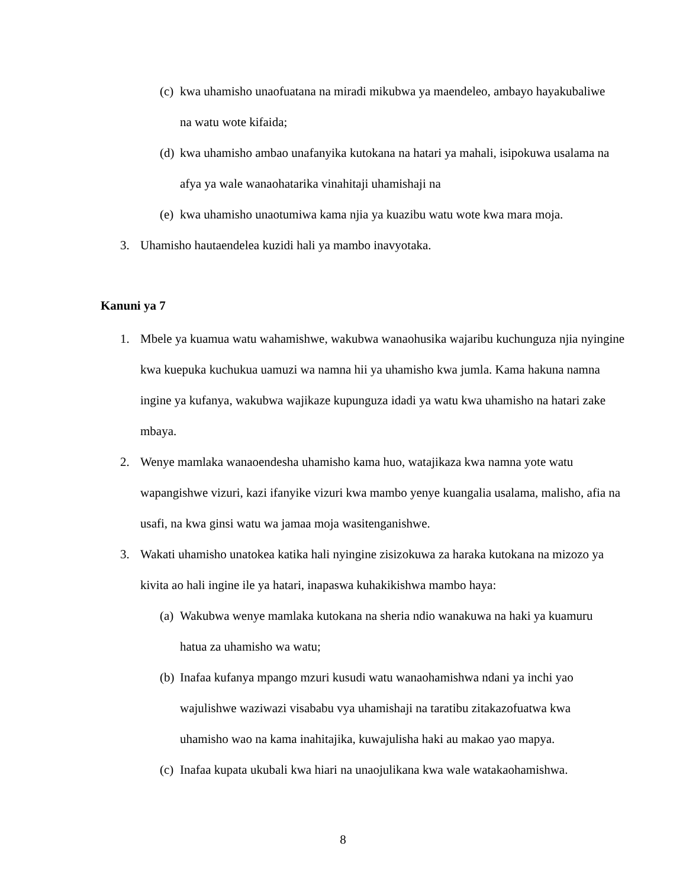(c) kwa uhamisho unaofuatana na miradi mikubwa ya maendeleo, ambayo hayakubaliwe na watu wote kifaida;
(d) kwa uhamisho ambao unafanyika kutokana na hatari ya mahali, isipokuwa usalama na afya ya wale wanaohatarika vinahitaji uhamishaji na
(e) kwa uhamisho unaotumiwa kama njia ya kuazibu watu wote kwa mara moja.
3. Uhamisho hautaendelea kuzidi hali ya mambo inavyotaka.
Kanuni ya 7
1. Mbele ya kuamua watu wahamishwe, wakubwa wanaohusika wajaribu kuchunguza njia nyingine kwa kuepuka kuchukua uamuzi wa namna hii ya uhamisho kwa jumla. Kama hakuna namna ingine ya kufanya, wakubwa wajikaze kupunguza idadi ya watu kwa uhamisho na hatari zake mbaya.
2. Wenye mamlaka wanaoendesha uhamisho kama huo, watajikaza kwa namna yote watu wapangishwe vizuri, kazi ifanyike vizuri kwa mambo yenye kuangalia usalama, malisho, afia na usafi, na kwa ginsi watu wa jamaa moja wasitenganishwe.
3. Wakati uhamisho unatokea katika hali nyingine zisizokuwa za haraka kutokana na mizozo ya kivita ao hali ingine ile ya hatari, inapaswa kuhakikishwa mambo haya:
(a) Wakubwa wenye mamlaka kutokana na sheria ndio wanakuwa na haki ya kuamuru hatua za uhamisho wa watu;
(b) Inafaa kufanya mpango mzuri kusudi watu wanaohamishwa ndani ya inchi yao wajulishwe waziwazi visababu vya uhamishaji na taratibu zitakazofuatwa kwa uhamisho wao na kama inahitajika, kuwajulisha haki au makao yao mapya.
(c) Inafaa kupata ukubali kwa hiari na unaojulikana kwa wale watakaohamishwa.
8